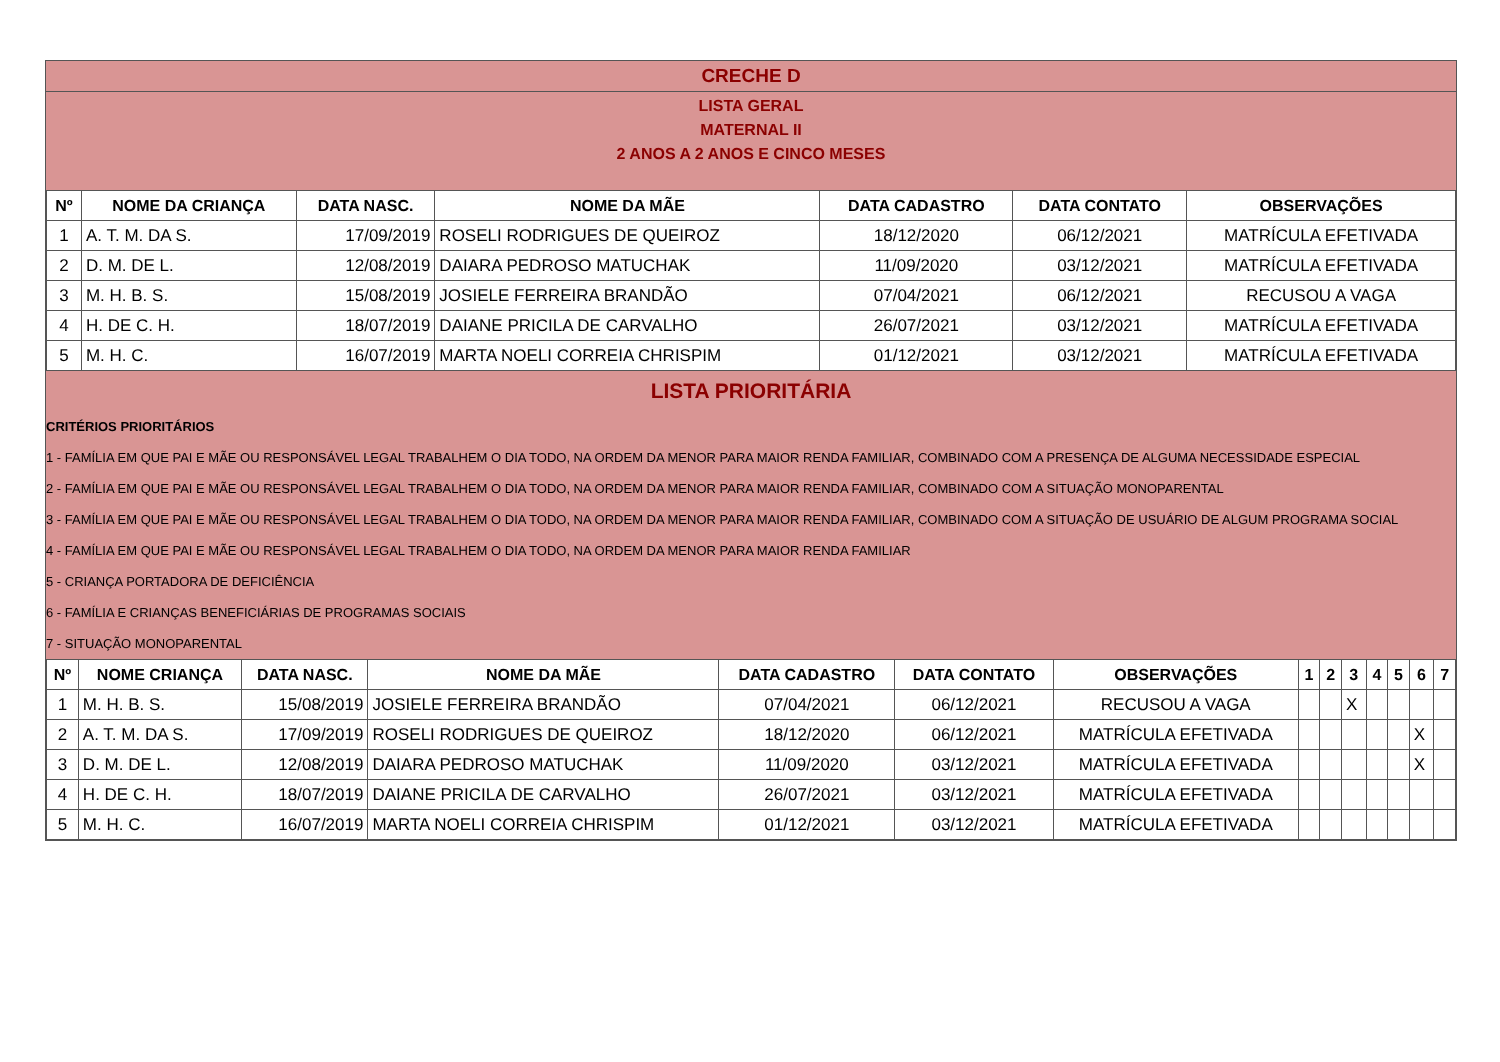CRECHE D
LISTA GERAL
MATERNAL II
2 ANOS A 2 ANOS E CINCO MESES
| Nº | NOME DA CRIANÇA | DATA NASC. | NOME DA MÃE | DATA CADASTRO | DATA CONTATO | OBSERVAÇÕES |
| --- | --- | --- | --- | --- | --- | --- |
| 1 | A. T. M. DA S. | 17/09/2019 | ROSELI RODRIGUES DE QUEIROZ | 18/12/2020 | 06/12/2021 | MATRÍCULA EFETIVADA |
| 2 | D. M. DE L. | 12/08/2019 | DAIARA PEDROSO MATUCHAK | 11/09/2020 | 03/12/2021 | MATRÍCULA EFETIVADA |
| 3 | M. H. B. S. | 15/08/2019 | JOSIELE FERREIRA BRANDÃO | 07/04/2021 | 06/12/2021 | RECUSOU A VAGA |
| 4 | H. DE C. H. | 18/07/2019 | DAIANE PRICILA DE CARVALHO | 26/07/2021 | 03/12/2021 | MATRÍCULA EFETIVADA |
| 5 | M. H. C. | 16/07/2019 | MARTA NOELI CORREIA CHRISPIM | 01/12/2021 | 03/12/2021 | MATRÍCULA EFETIVADA |
LISTA PRIORITÁRIA
CRITÉRIOS PRIORITÁRIOS
1 - FAMÍLIA EM QUE PAI E MÃE OU RESPONSÁVEL LEGAL TRABALHEM O DIA TODO, NA ORDEM DA MENOR PARA MAIOR RENDA FAMILIAR, COMBINADO COM A PRESENÇA DE ALGUMA NECESSIDADE ESPECIAL
2 - FAMÍLIA EM QUE PAI E MÃE OU RESPONSÁVEL LEGAL TRABALHEM O DIA TODO, NA ORDEM DA MENOR PARA MAIOR RENDA FAMILIAR, COMBINADO COM A SITUAÇÃO MONOPARENTAL
3 - FAMÍLIA EM QUE PAI E MÃE OU RESPONSÁVEL LEGAL TRABALHEM O DIA TODO, NA ORDEM DA MENOR PARA MAIOR RENDA FAMILIAR, COMBINADO COM A SITUAÇÃO DE USUÁRIO DE ALGUM PROGRAMA SOCIAL
4 - FAMÍLIA EM QUE PAI E MÃE OU RESPONSÁVEL LEGAL TRABALHEM O DIA TODO, NA ORDEM DA MENOR PARA MAIOR RENDA FAMILIAR
5 - CRIANÇA PORTADORA DE DEFICIÊNCIA
6 - FAMÍLIA E CRIANÇAS BENEFICIÁRIAS DE PROGRAMAS SOCIAIS
7 - SITUAÇÃO MONOPARENTAL
| Nº | NOME CRIANÇA | DATA NASC. | NOME DA MÃE | DATA CADASTRO | DATA CONTATO | OBSERVAÇÕES | 1 | 2 | 3 | 4 | 5 | 6 | 7 |
| --- | --- | --- | --- | --- | --- | --- | --- | --- | --- | --- | --- | --- | --- |
| 1 | M. H. B. S. | 15/08/2019 | JOSIELE FERREIRA BRANDÃO | 07/04/2021 | 06/12/2021 | RECUSOU A VAGA | | | X | | | | |
| 2 | A. T. M. DA S. | 17/09/2019 | ROSELI RODRIGUES DE QUEIROZ | 18/12/2020 | 06/12/2021 | MATRÍCULA EFETIVADA | | | | | | X | |
| 3 | D. M. DE L. | 12/08/2019 | DAIARA PEDROSO MATUCHAK | 11/09/2020 | 03/12/2021 | MATRÍCULA EFETIVADA | | | | | | X | |
| 4 | H. DE C. H. | 18/07/2019 | DAIANE PRICILA DE CARVALHO | 26/07/2021 | 03/12/2021 | MATRÍCULA EFETIVADA | | | | | | | |
| 5 | M. H. C. | 16/07/2019 | MARTA NOELI CORREIA CHRISPIM | 01/12/2021 | 03/12/2021 | MATRÍCULA EFETIVADA | | | | | | | |